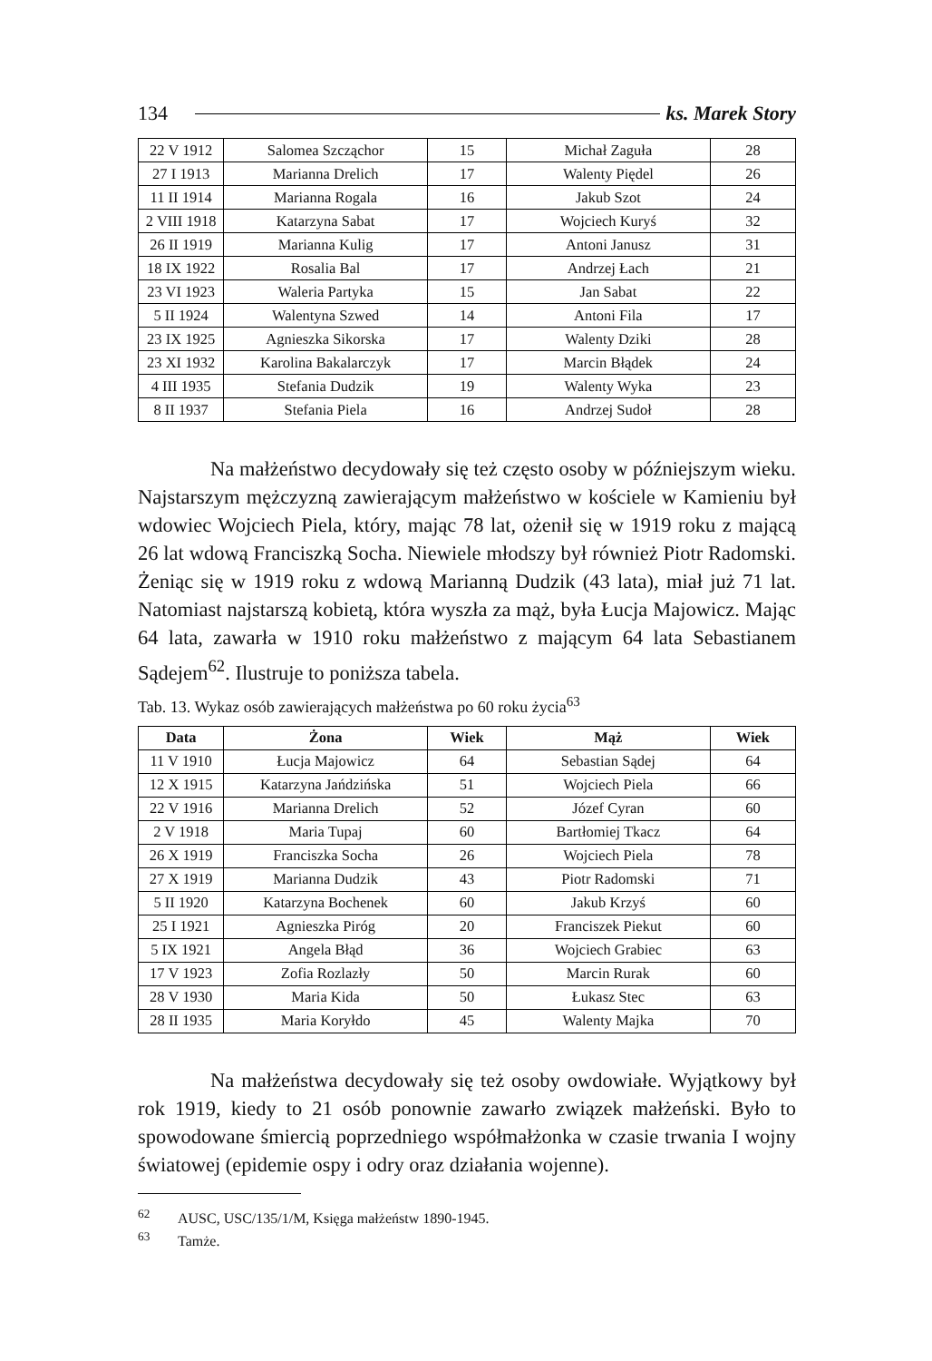134 ks. Marek Story
| 22 V 1912 | Salomea Szcząchor | 15 | Michał Zaguła | 28 |
| 27 I 1913 | Marianna Drelich | 17 | Walenty Piędel | 26 |
| 11 II 1914 | Marianna Rogala | 16 | Jakub Szot | 24 |
| 2 VIII 1918 | Katarzyna Sabat | 17 | Wojciech Kuryś | 32 |
| 26 II 1919 | Marianna Kulig | 17 | Antoni Janusz | 31 |
| 18 IX 1922 | Rosalia Bal | 17 | Andrzej Łach | 21 |
| 23 VI 1923 | Waleria Partyka | 15 | Jan Sabat | 22 |
| 5 II 1924 | Walentyna Szwed | 14 | Antoni Fila | 17 |
| 23 IX 1925 | Agnieszka Sikorska | 17 | Walenty Dziki | 28 |
| 23 XI 1932 | Karolina Bakalarczyk | 17 | Marcin Błądek | 24 |
| 4 III 1935 | Stefania Dudzik | 19 | Walenty Wyka | 23 |
| 8 II 1937 | Stefania Piela | 16 | Andrzej Sudoł | 28 |
Na małżeństwo decydowały się też często osoby w późniejszym wieku. Najstarszym mężczyzną zawierającym małżeństwo w kościele w Kamieniu był wdowiec Wojciech Piela, który, mając 78 lat, ożenił się w 1919 roku z mającą 26 lat wdową Franciszką Socha. Niewiele młodszy był również Piotr Radomski. Żeniąc się w 1919 roku z wdową Marianną Dudzik (43 lata), miał już 71 lat. Natomiast najstarszą kobietą, która wyszła za mąż, była Łucja Majowicz. Mając 64 lata, zawarła w 1910 roku małżeństwo z mającym 64 lata Sebastianem Sądejem<sup>62</sup>. Ilustruje to poniższa tabela.
Tab. 13. Wykaz osób zawierających małżeństwa po 60 roku życia<sup>63</sup>
| Data | Żona | Wiek | Mąż | Wiek |
| --- | --- | --- | --- | --- |
| 11 V 1910 | Łucja Majowicz | 64 | Sebastian Sądej | 64 |
| 12 X 1915 | Katarzyna Jańdzińska | 51 | Wojciech Piela | 66 |
| 22 V 1916 | Marianna Drelich | 52 | Józef Cyran | 60 |
| 2 V 1918 | Maria Tupaj | 60 | Bartłomiej Tkacz | 64 |
| 26 X 1919 | Franciszka Socha | 26 | Wojciech Piela | 78 |
| 27 X 1919 | Marianna Dudzik | 43 | Piotr Radomski | 71 |
| 5 II 1920 | Katarzyna Bochenek | 60 | Jakub Krzyś | 60 |
| 25 I 1921 | Agnieszka Piróg | 20 | Franciszek Piekut | 60 |
| 5 IX 1921 | Angela Błąd | 36 | Wojciech Grabiec | 63 |
| 17 V 1923 | Zofia Rozlazły | 50 | Marcin Rurak | 60 |
| 28 V 1930 | Maria Kida | 50 | Łukasz Stec | 63 |
| 28 II 1935 | Maria Koryłdo | 45 | Walenty Majka | 70 |
Na małżeństwa decydowały się też osoby owdowiałe. Wyjątkowy był rok 1919, kiedy to 21 osób ponownie zawarło związek małżeński. Było to spowodowane śmiercią poprzedniego współmałżonka w czasie trwania I wojny światowej (epidemie ospy i odry oraz działania wojenne).
<sup>62</sup> AUSC, USC/135/1/M, Księga małżeństw 1890-1945.
<sup>63</sup> Tamże.